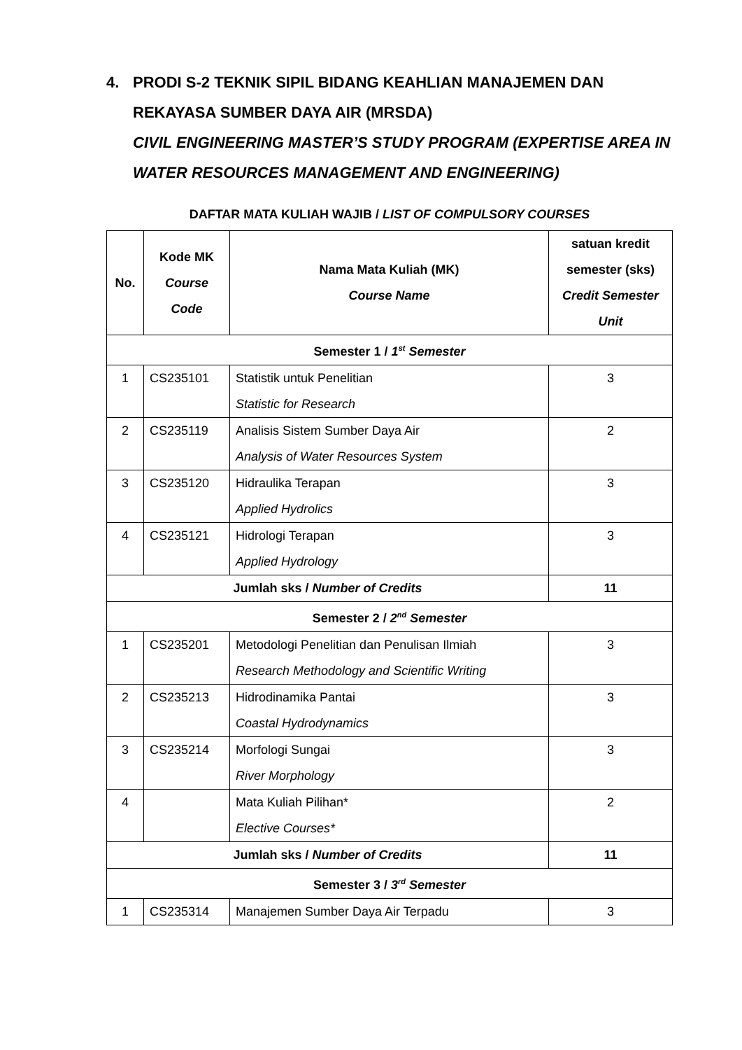4. PRODI S-2 TEKNIK SIPIL BIDANG KEAHLIAN MANAJEMEN DAN REKAYASA SUMBER DAYA AIR (MRSDA)
CIVIL ENGINEERING MASTER’S STUDY PROGRAM (EXPERTISE AREA IN WATER RESOURCES MANAGEMENT AND ENGINEERING)
DAFTAR MATA KULIAH WAJIB / LIST OF COMPULSORY COURSES
| No. | Kode MK Course Code | Nama Mata Kuliah (MK) Course Name | satuan kredit semester (sks) Credit Semester Unit |
| --- | --- | --- | --- |
| Semester 1 / 1<sup>st</sup> Semester | | | |
| 1 | CS235101 | Statistik untuk Penelitian Statistic for Research | 3 |
| 2 | CS235119 | Analisis Sistem Sumber Daya Air Analysis of Water Resources System | 2 |
| 3 | CS235120 | Hidraulika Terapan Applied Hydrolics | 3 |
| 4 | CS235121 | Hidrologi Terapan Applied Hydrology | 3 |
| Jumlah sks / Number of Credits | | | 11 |
| Semester 2 / 2<sup>nd</sup> Semester | | | |
| 1 | CS235201 | Metodologi Penelitian dan Penulisan Ilmiah Research Methodology and Scientific Writing | 3 |
| 2 | CS235213 | Hidrodinamika Pantai Coastal Hydrodynamics | 3 |
| 3 | CS235214 | Morfologi Sungai River Morphology | 3 |
| 4 | | Mata Kuliah Pilihan* Elective Courses* | 2 |
| Jumlah sks / Number of Credits | | | 11 |
| Semester 3 / 3<sup>rd</sup> Semester | | | |
| 1 | CS235314 | Manajemen Sumber Daya Air Terpadu | 3 |